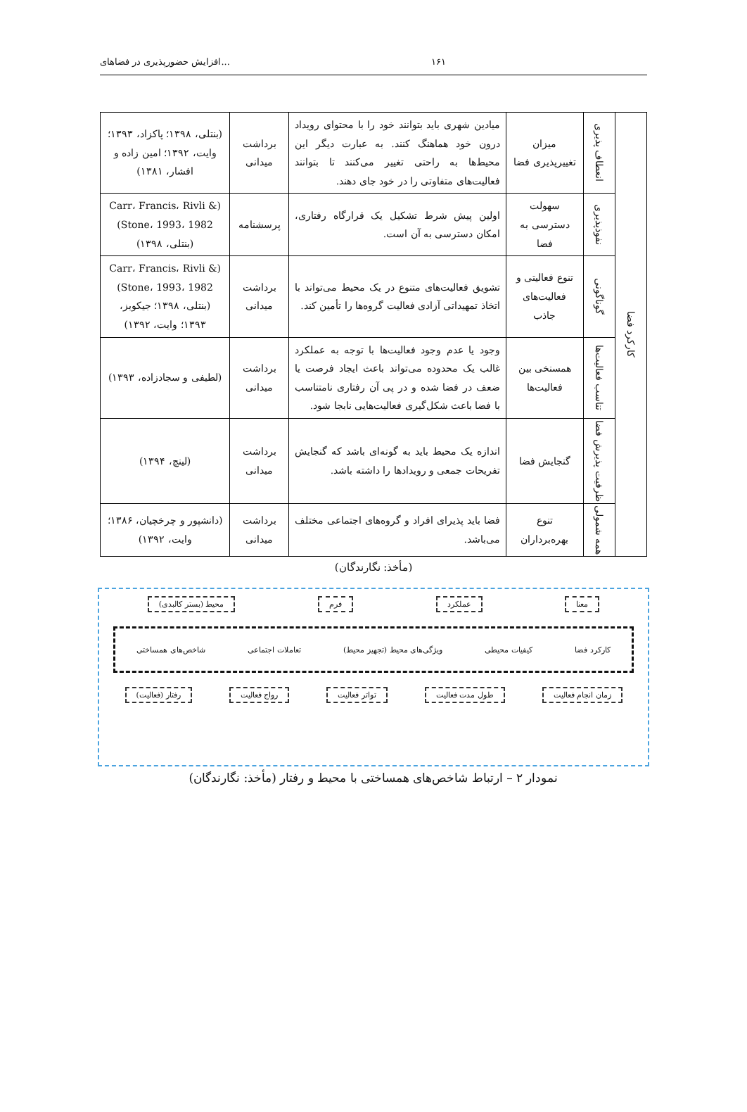افزایش حضورپذیری در فضاهای... ۱۶۱
| کارکرد فضا | انعطاف پذیری | میزان تغییرپذیری فضا | میادین شهری باید بتوانند خود را با محتوای رویداد درون خود هماهنگ کنند. به عبارت دیگر این محیط‌ها به راحتی تغییر می‌کنند تا بتوانند فعالیت‌های متفاوتی را در خود جای دهند. | برداشت میدانی | (بنتلی، ۱۳۹۸؛ پاکزاد، ۱۳۹۳؛ وایت، ۱۳۹۲؛ امین زاده و افشار، ۱۳۸۱) |
| | نفوذپذیری | سهولت دسترسی به فضا | اولین پیش شرط تشکیل یک قرارگاه رفتاری، امکان دسترسی به آن است. | پرسشنامه | (Carr، Francis، Rivli & Stone، 1993، 1982) (بنتلی، ۱۳۹۸) |
| | گوناگونی | تنوع فعالیتی و فعالیت‌های جاذب | تشویق فعالیت‌های متنوع در یک محیط می‌تواند با اتخاذ تمهیداتی آزادی فعالیت گروه‌ها را تأمین کند. | برداشت میدانی | (Carr، Francis، Rivli & Stone، 1993، 1982) (بنتلی، ۱۳۹۸؛ جیکوبز، ۱۳۹۳؛ وایت، ۱۳۹۲) |
| | تناسب فعالیت‌ها | همسنخی بین فعالیت‌ها | وجود یا عدم وجود فعالیت‌ها با توجه به عملکرد غالب یک محدوده می‌تواند باعث ایجاد فرصت یا ضعف در فضا شده و در پی آن رفتاری نامتناسب با فضا باعث شکل‌گیری فعالیت‌هایی نابجا شود. | برداشت میدانی | (لطیفی و سجادزاده، ۱۳۹۳) |
| | ظرفیت پذیرش فضا | گنجایش فضا | اندازه یک محیط باید به گونه‌ای باشد که گنجایش تفریحات جمعی و رویدادها را داشته باشد. | برداشت میدانی | (لینچ، ۱۳۹۴) |
| | همه شمولی | تنوع بهره‌برداران | فضا باید پذیرای افراد و گروه‌های اجتماعی مختلف می‌باشد. | برداشت میدانی | (دانشپور و چرخچیان، ۱۳۸۶؛ وایت، ۱۳۹۲) |
(مأخذ: نگارندگان)
معنا عملکرد فرم محیط (بستر کالبدی)
کارکرد فضا کیفیات محیطی ویژگی‌های محیط (تجهیز محیط) تعاملات اجتماعی شاخص‌های همساختی
زمان انجام فعالیت طول مدت فعالیت تواتر فعالیت رواج فعالیت رفتار (فعالیت)
نمودار ۲ – ارتباط شاخص‌های همساختی با محیط و رفتار (مأخذ: نگارندگان)